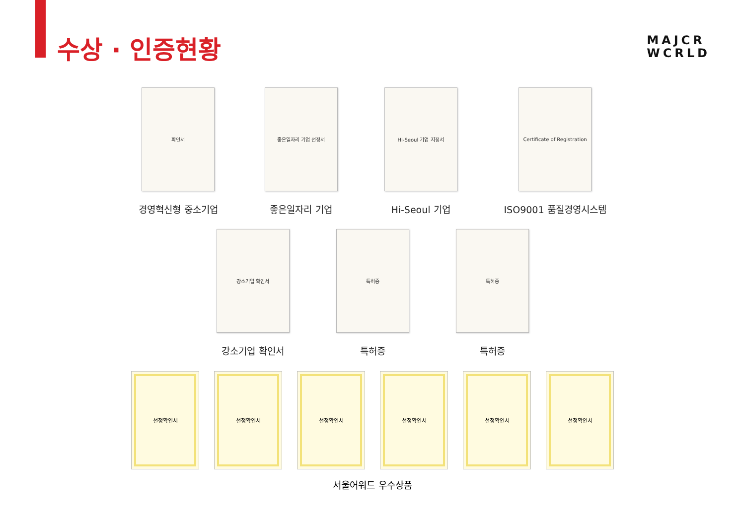수상 · 인증현황
MAJCR
WCRLD
확인서
경영혁신형 중소기업
좋은일자리 기업 선정서
좋은일자리 기업
Hi-Seoul 기업 지정서
Hi-Seoul 기업
Certificate of Registration
ISO9001 품질경영시스템
강소기업 확인서
강소기업 확인서
특허증
특허증
특허증
특허증
선정확인서 선정확인서 선정확인서 선정확인서 선정확인서 선정확인서
서울어워드 우수상품